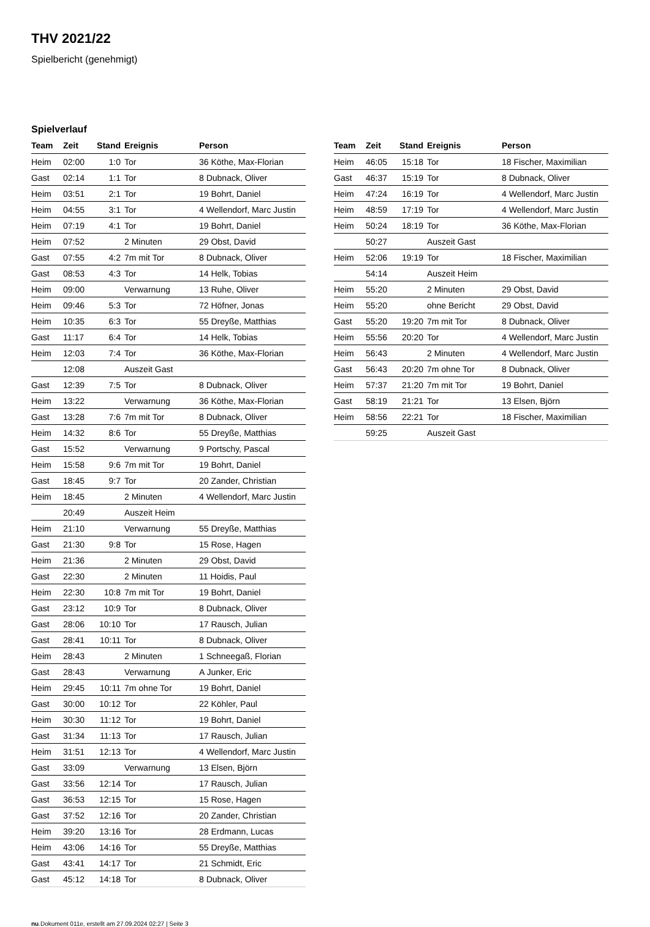THV 2021/22
Spielbericht (genehmigt)
Spielverlauf
| Team | Zeit | Stand | Ereignis | Person |
| --- | --- | --- | --- | --- |
| Heim | 02:00 | 1:0 | Tor | 36 Köthe, Max-Florian |
| Gast | 02:14 | 1:1 | Tor | 8 Dubnack, Oliver |
| Heim | 03:51 | 2:1 | Tor | 19 Bohrt, Daniel |
| Heim | 04:55 | 3:1 | Tor | 4 Wellendorf, Marc Justin |
| Heim | 07:19 | 4:1 | Tor | 19 Bohrt, Daniel |
| Heim | 07:52 | | 2 Minuten | 29 Obst, David |
| Gast | 07:55 | 4:2 | 7m mit Tor | 8 Dubnack, Oliver |
| Gast | 08:53 | 4:3 | Tor | 14 Helk, Tobias |
| Heim | 09:00 | | Verwarnung | 13 Ruhe, Oliver |
| Heim | 09:46 | 5:3 | Tor | 72 Höfner, Jonas |
| Heim | 10:35 | 6:3 | Tor | 55 Dreyße, Matthias |
| Gast | 11:17 | 6:4 | Tor | 14 Helk, Tobias |
| Heim | 12:03 | 7:4 | Tor | 36 Köthe, Max-Florian |
| | 12:08 | | Auszeit Gast | |
| Gast | 12:39 | 7:5 | Tor | 8 Dubnack, Oliver |
| Heim | 13:22 | | Verwarnung | 36 Köthe, Max-Florian |
| Gast | 13:28 | 7:6 | 7m mit Tor | 8 Dubnack, Oliver |
| Heim | 14:32 | 8:6 | Tor | 55 Dreyße, Matthias |
| Gast | 15:52 | | Verwarnung | 9 Portschy, Pascal |
| Heim | 15:58 | 9:6 | 7m mit Tor | 19 Bohrt, Daniel |
| Gast | 18:45 | 9:7 | Tor | 20 Zander, Christian |
| Heim | 18:45 | | 2 Minuten | 4 Wellendorf, Marc Justin |
| | 20:49 | | Auszeit Heim | |
| Heim | 21:10 | | Verwarnung | 55 Dreyße, Matthias |
| Gast | 21:30 | 9:8 | Tor | 15 Rose, Hagen |
| Heim | 21:36 | | 2 Minuten | 29 Obst, David |
| Gast | 22:30 | | 2 Minuten | 11 Hoidis, Paul |
| Heim | 22:30 | 10:8 | 7m mit Tor | 19 Bohrt, Daniel |
| Gast | 23:12 | 10:9 | Tor | 8 Dubnack, Oliver |
| Gast | 28:06 | 10:10 | Tor | 17 Rausch, Julian |
| Gast | 28:41 | 10:11 | Tor | 8 Dubnack, Oliver |
| Heim | 28:43 | | 2 Minuten | 1 Schneegaß, Florian |
| Gast | 28:43 | | Verwarnung | A Junker, Eric |
| Heim | 29:45 | 10:11 | 7m ohne Tor | 19 Bohrt, Daniel |
| Gast | 30:00 | 10:12 | Tor | 22 Köhler, Paul |
| Heim | 30:30 | 11:12 | Tor | 19 Bohrt, Daniel |
| Gast | 31:34 | 11:13 | Tor | 17 Rausch, Julian |
| Heim | 31:51 | 12:13 | Tor | 4 Wellendorf, Marc Justin |
| Gast | 33:09 | | Verwarnung | 13 Elsen, Björn |
| Gast | 33:56 | 12:14 | Tor | 17 Rausch, Julian |
| Gast | 36:53 | 12:15 | Tor | 15 Rose, Hagen |
| Gast | 37:52 | 12:16 | Tor | 20 Zander, Christian |
| Heim | 39:20 | 13:16 | Tor | 28 Erdmann, Lucas |
| Heim | 43:06 | 14:16 | Tor | 55 Dreyße, Matthias |
| Gast | 43:41 | 14:17 | Tor | 21 Schmidt, Eric |
| Gast | 45:12 | 14:18 | Tor | 8 Dubnack, Oliver |
| Team | Zeit | Stand | Ereignis | Person |
| --- | --- | --- | --- | --- |
| Heim | 46:05 | 15:18 | Tor | 18 Fischer, Maximilian |
| Gast | 46:37 | 15:19 | Tor | 8 Dubnack, Oliver |
| Heim | 47:24 | 16:19 | Tor | 4 Wellendorf, Marc Justin |
| Heim | 48:59 | 17:19 | Tor | 4 Wellendorf, Marc Justin |
| Heim | 50:24 | 18:19 | Tor | 36 Köthe, Max-Florian |
| | 50:27 | | Auszeit Gast | |
| Heim | 52:06 | 19:19 | Tor | 18 Fischer, Maximilian |
| | 54:14 | | Auszeit Heim | |
| Heim | 55:20 | | 2 Minuten | 29 Obst, David |
| Heim | 55:20 | | ohne Bericht | 29 Obst, David |
| Gast | 55:20 | 19:20 | 7m mit Tor | 8 Dubnack, Oliver |
| Heim | 55:56 | 20:20 | Tor | 4 Wellendorf, Marc Justin |
| Heim | 56:43 | | 2 Minuten | 4 Wellendorf, Marc Justin |
| Gast | 56:43 | 20:20 | 7m ohne Tor | 8 Dubnack, Oliver |
| Heim | 57:37 | 21:20 | 7m mit Tor | 19 Bohrt, Daniel |
| Gast | 58:19 | 21:21 | Tor | 13 Elsen, Björn |
| Heim | 58:56 | 22:21 | Tor | 18 Fischer, Maximilian |
| | 59:25 | | Auszeit Gast | |
nu.Dokument 011e, erstellt am 27.09.2024 02:27 | Seite 3